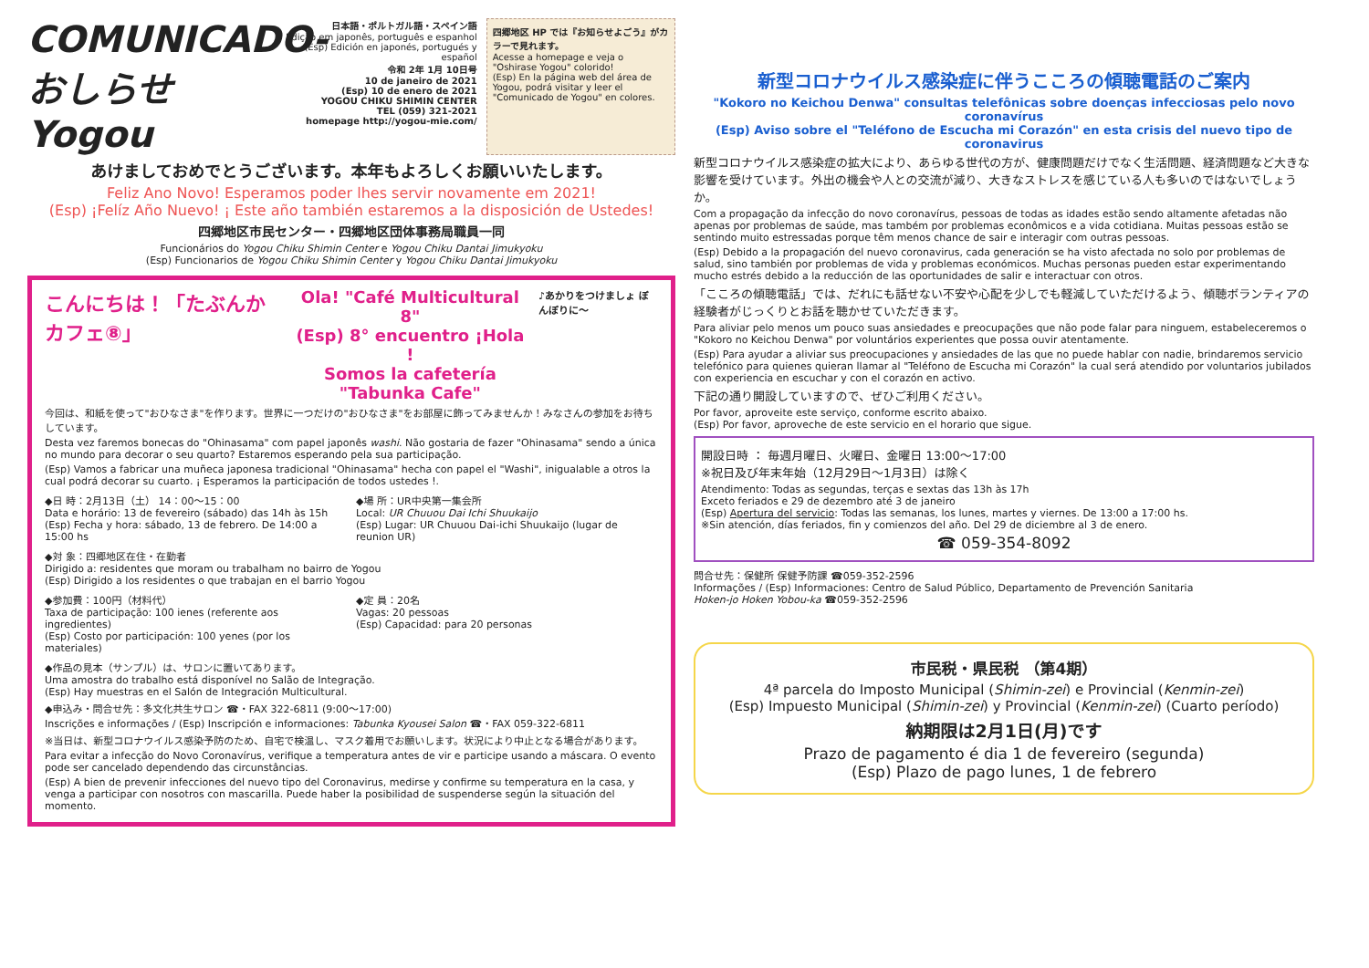COMUNICADO-おしらせ
Yogou
日本語・ポルトガル語・スペイン語
Edição em japonês, português e espanhol
(Esp) Edición en japonés, portugués y español
令和 2年 1月 10日号
10 de janeiro de 2021
(Esp) 10 de enero de 2021
YOGOU CHIKU SHIMIN CENTER
TEL (059) 321-2021
homepage http://yogou-mie.com/
四郷地区 HP では『お知らせよごう』がカラーで見れます。
Acesse a homepage e veja o "Oshirase Yogou" colorido!
(Esp) En la página web del área de Yogou, podrá visitar y leer el "Comunicado de Yogou" en colores.
あけましておめでとうございます。本年もよろしくお願いいたします。
Feliz Ano Novo! Esperamos poder lhes servir novamente em 2021!
(Esp) ¡Felíz Año Nuevo! ¡ Este año también estaremos a la disposición de Ustedes!
四郷地区市民センター・四郷地区団体事務局職員一同
Funcionários do Yogou Chiku Shimin Center e Yogou Chiku Dantai Jimukyoku
(Esp) Funcionarios de Yogou Chiku Shimin Center y Yogou Chiku Dantai Jimukyoku
こんにちは！「たぶんかカフェ⑧」
Ola! "Café Multicultural 8"
(Esp) 8° encuentro ¡Hola !
Somos la cafetería "Tabunka Cafe"
♪あかりをつけましょ ぼんぼりに～
今回は、和紙を使って"おひなさま"を作ります。世界に一つだけの"おひなさま"をお部屋に飾ってみませんか！みなさんの参加をお待ちしています。
Desta vez faremos bonecas do "Ohinasama" com papel japonês washi. Não gostaria de fazer "Ohinasama" sendo a única no mundo para decorar o seu quarto? Estaremos esperando pela sua participação.
(Esp) Vamos a fabricar una muñeca japonesa tradicional "Ohinasama" hecha con papel el "Washi", inigualable a otros la cual podrá decorar su cuarto. ¡ Esperamos la participación de todos ustedes !.
◆日 時：2月13日（土） 14：00～15：00
Data e horário: 13 de fevereiro (sábado) das 14h às 15h
(Esp) Fecha y hora: sábado, 13 de febrero. De 14:00 a 15:00 hs
◆場 所：UR中央第一集会所
Local: UR Chuuou Dai Ichi Shuukaijo
(Esp) Lugar: UR Chuuou Dai-ichi Shuukaijo (lugar de reunion UR)
◆対 象：四郷地区在住・在勤者
Dirigido a: residentes que moram ou trabalham no bairro de Yogou
(Esp) Dirigido a los residentes o que trabajan en el barrio Yogou
◆参加費：100円（材料代）
Taxa de participação: 100 ienes (referente aos ingredientes)
(Esp) Costo por participación: 100 yenes (por los materiales)
◆定 員：20名
Vagas: 20 pessoas
(Esp) Capacidad: para 20 personas
◆作品の見本（サンプル）は、サロンに置いてあります。
Uma amostra do trabalho está disponível no Salão de Integração.
(Esp) Hay muestras en el Salón de Integración Multicultural.
◆申込み・問合せ先：多文化共生サロン ☎・FAX 322-6811 (9:00～17:00)
Inscrições e informações / (Esp) Inscripción e informaciones: Tabunka Kyousei Salon ☎・FAX 059-322-6811
※当日は、新型コロナウイルス感染予防のため、自宅で検温し、マスク着用でお願いします。状況により中止となる場合があります。
Para evitar a infecção do Novo Coronavírus, verifique a temperatura antes de vir e participe usando a máscara. O evento pode ser cancelado dependendo das circunstâncias.
(Esp) A bien de prevenir infecciones del nuevo tipo del Coronavirus, medirse y confirme su temperatura en la casa, y venga a participar con nosotros con mascarilla. Puede haber la posibilidad de suspenderse según la situación del momento.
新型コロナウイルス感染症に伴うこころの傾聴電話のご案内
"Kokoro no Keichou Denwa" consultas telefônicas sobre doenças infecciosas pelo novo coronavírus
(Esp) Aviso sobre el "Teléfono de Escucha mi Corazón" en esta crisis del nuevo tipo de coronavirus
新型コロナウイルス感染症の拡大により、あらゆる世代の方が、健康問題だけでなく生活問題、経済問題など大きな影響を受けています。外出の機会や人との交流が減り、大きなストレスを感じている人も多いのではないでしょうか。
Com a propagação da infecção do novo coronavírus, pessoas de todas as idades estão sendo altamente afetadas não apenas por problemas de saúde, mas também por problemas econômicos e a vida cotidiana. Muitas pessoas estão se sentindo muito estressadas porque têm menos chance de sair e interagir com outras pessoas.
(Esp) Debido a la propagación del nuevo coronavirus, cada generación se ha visto afectada no solo por problemas de salud, sino también por problemas de vida y problemas económicos. Muchas personas pueden estar experimentando mucho estrés debido a la reducción de las oportunidades de salir e interactuar con otros.
「こころの傾聴電話」では、だれにも話せない不安や心配を少しでも軽減していただけるよう、傾聴ボランティアの経験者がじっくりとお話を聴かせていただきます。
Para aliviar pelo menos um pouco suas ansiedades e preocupações que não pode falar para ninguem, estabeleceremos o "Kokoro no Keichou Denwa" por voluntários experientes que possa ouvir atentamente.
(Esp) Para ayudar a aliviar sus preocupaciones y ansiedades de las que no puede hablar con nadie, brindaremos servicio telefónico para quienes quieran llamar al "Teléfono de Escucha mi Corazón" la cual será atendido por voluntarios jubilados con experiencia en escuchar y con el corazón en activo.
下記の通り開設していますので、ぜひご利用ください。
Por favor, aproveite este serviço, conforme escrito abaixo.
(Esp) Por favor, aproveche de este servicio en el horario que sigue.
開設日時 ： 毎週月曜日、火曜日、金曜日 13:00～17:00
※祝日及び年末年始（12月29日～1月3日）は除く
Atendimento: Todas as segundas, terças e sextas das 13h às 17h
Exceto feriados e 29 de dezembro até 3 de janeiro
(Esp) Apertura del servicio: Todas las semanas, los lunes, martes y viernes. De 13:00 a 17:00 hs.
※Sin atención, días feriados, fin y comienzos del año. Del 29 de diciembre al 3 de enero.
☎ 059-354-8092
問合せ先：保健所 保健予防課 ☎059-352-2596
Informações / (Esp) Informaciones: Centro de Salud Público, Departamento de Prevención Sanitaria
Hoken-jo Hoken Yobou-ka ☎059-352-2596
市民税・県民税 （第4期）
4ª parcela do Imposto Municipal (Shimin-zei) e Provincial (Kenmin-zei)
(Esp) Impuesto Municipal (Shimin-zei) y Provincial (Kenmin-zei) (Cuarto período)
納期限は2月1日(月)です
Prazo de pagamento é dia 1 de fevereiro (segunda)
(Esp) Plazo de pago lunes, 1 de febrero